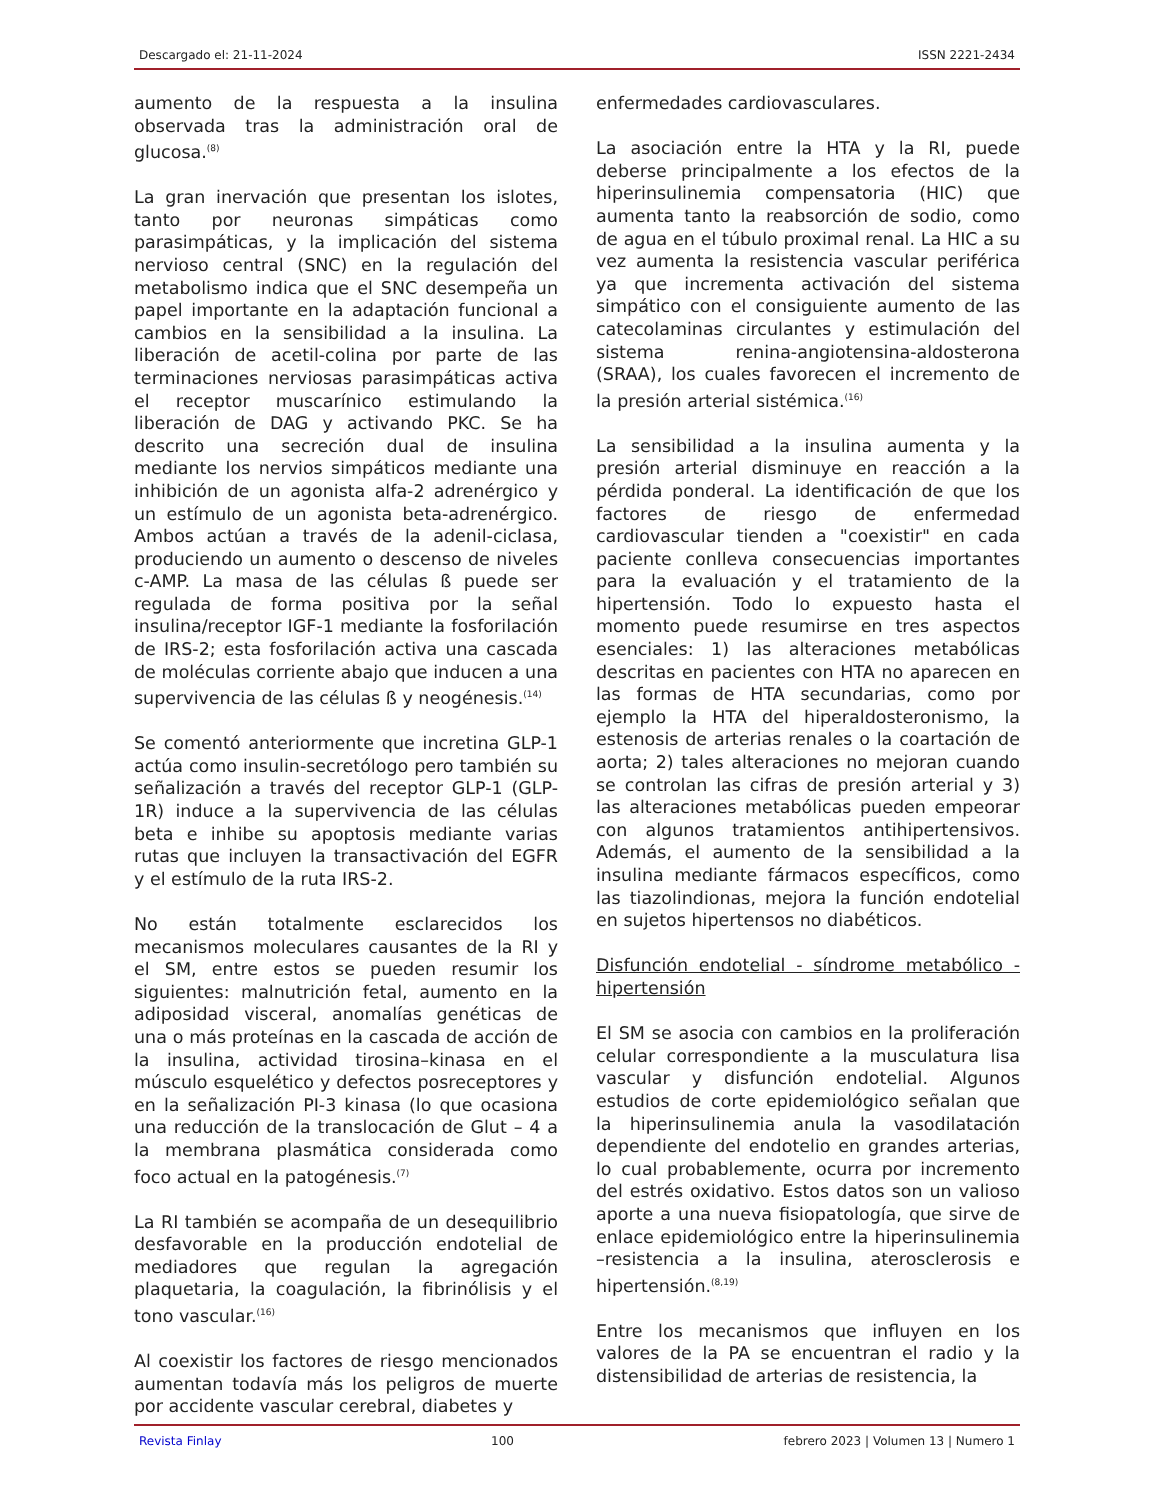Descargado el: 21-11-2024 ISSN 2221-2434
aumento de la respuesta a la insulina observada tras la administración oral de glucosa.<sup>(8)</sup>
La gran inervación que presentan los islotes, tanto por neuronas simpáticas como parasimpáticas, y la implicación del sistema nervioso central (SNC) en la regulación del metabolismo indica que el SNC desempeña un papel importante en la adaptación funcional a cambios en la sensibilidad a la insulina. La liberación de acetil-colina por parte de las terminaciones nerviosas parasimpáticas activa el receptor muscarínico estimulando la liberación de DAG y activando PKC. Se ha descrito una secreción dual de insulina mediante los nervios simpáticos mediante una inhibición de un agonista alfa-2 adrenérgico y un estímulo de un agonista beta-adrenérgico. Ambos actúan a través de la adenil-ciclasa, produciendo un aumento o descenso de niveles c-AMP. La masa de las células ß puede ser regulada de forma positiva por la señal insulina/receptor IGF-1 mediante la fosforilación de IRS-2; esta fosforilación activa una cascada de moléculas corriente abajo que inducen a una supervivencia de las células ß y neogénesis.<sup>(14)</sup>
Se comentó anteriormente que incretina GLP-1 actúa como insulin-secretólogo pero también su señalización a través del receptor GLP-1 (GLP-1R) induce a la supervivencia de las células beta e inhibe su apoptosis mediante varias rutas que incluyen la transactivación del EGFR y el estímulo de la ruta IRS-2.
No están totalmente esclarecidos los mecanismos moleculares causantes de la RI y el SM, entre estos se pueden resumir los siguientes: malnutrición fetal, aumento en la adiposidad visceral, anomalías genéticas de una o más proteínas en la cascada de acción de la insulina, actividad tirosina–kinasa en el músculo esquelético y defectos posreceptores y en la señalización PI-3 kinasa (lo que ocasiona una reducción de la translocación de Glut – 4 a la membrana plasmática considerada como foco actual en la patogénesis.<sup>(7)</sup>
La RI también se acompaña de un desequilibrio desfavorable en la producción endotelial de mediadores que regulan la agregación plaquetaria, la coagulación, la fibrinólisis y el tono vascular.<sup>(16)</sup>
Al coexistir los factores de riesgo mencionados aumentan todavía más los peligros de muerte por accidente vascular cerebral, diabetes y
enfermedades cardiovasculares.
La asociación entre la HTA y la RI, puede deberse principalmente a los efectos de la hiperinsulinemia compensatoria (HIC) que aumenta tanto la reabsorción de sodio, como de agua en el túbulo proximal renal. La HIC a su vez aumenta la resistencia vascular periférica ya que incrementa activación del sistema simpático con el consiguiente aumento de las catecolaminas circulantes y estimulación del sistema renina-angiotensina-aldosterona (SRAA), los cuales favorecen el incremento de la presión arterial sistémica.<sup>(16)</sup>
La sensibilidad a la insulina aumenta y la presión arterial disminuye en reacción a la pérdida ponderal. La identificación de que los factores de riesgo de enfermedad cardiovascular tienden a "coexistir" en cada paciente conlleva consecuencias importantes para la evaluación y el tratamiento de la hipertensión. Todo lo expuesto hasta el momento puede resumirse en tres aspectos esenciales: 1) las alteraciones metabólicas descritas en pacientes con HTA no aparecen en las formas de HTA secundarias, como por ejemplo la HTA del hiperaldosteronismo, la estenosis de arterias renales o la coartación de aorta; 2) tales alteraciones no mejoran cuando se controlan las cifras de presión arterial y 3) las alteraciones metabólicas pueden empeorar con algunos tratamientos antihipertensivos. Además, el aumento de la sensibilidad a la insulina mediante fármacos específicos, como las tiazolindionas, mejora la función endotelial en sujetos hipertensos no diabéticos.
Disfunción endotelial - síndrome metabólico - hipertensión
El SM se asocia con cambios en la proliferación celular correspondiente a la musculatura lisa vascular y disfunción endotelial. Algunos estudios de corte epidemiológico señalan que la hiperinsulinemia anula la vasodilatación dependiente del endotelio en grandes arterias, lo cual probablemente, ocurra por incremento del estrés oxidativo. Estos datos son un valioso aporte a una nueva fisiopatología, que sirve de enlace epidemiológico entre la hiperinsulinemia –resistencia a la insulina, aterosclerosis e hipertensión.<sup>(8,19)</sup>
Entre los mecanismos que influyen en los valores de la PA se encuentran el radio y la distensibilidad de arterias de resistencia, la
Revista Finlay 100 febrero 2023 | Volumen 13 | Numero 1